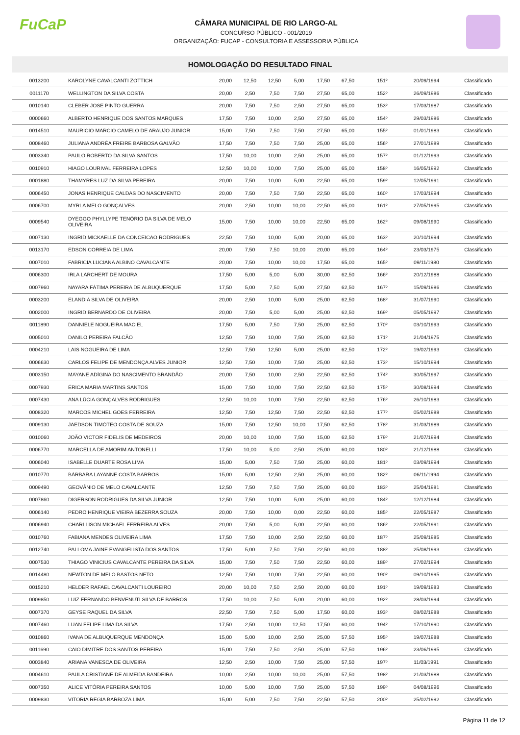FuCaP
CÂMARA MUNICIPAL DE RIO LARGO-AL
CONCURSO PÚBLICO - 001/2019
ORGANIZAÇÃO: FUCAP - CONSULTORIA E ASSESSORIA PÚBLICA
HOMOLOGAÇÃO DO RESULTADO FINAL
| 0013200 | KAROLYNE CAVALCANTI ZOTTICH | 20,00 | 12,50 | 12,50 | 5,00 | 17,50 | 67,50 | 151º | 20/09/1994 | Classificado |
| 0011170 | WELLINGTON DA SILVA COSTA | 20,00 | 2,50 | 7,50 | 7,50 | 27,50 | 65,00 | 152º | 26/09/1986 | Classificado |
| 0010140 | CLEBER JOSE PINTO GUERRA | 20,00 | 7,50 | 7,50 | 2,50 | 27,50 | 65,00 | 153º | 17/03/1987 | Classificado |
| 0000660 | ALBERTO HENRIQUE DOS SANTOS MARQUES | 17,50 | 7,50 | 10,00 | 2,50 | 27,50 | 65,00 | 154º | 29/03/1986 | Classificado |
| 0014510 | MAURICIO MARCIO CAMELO DE ARAUJO JUNIOR | 15,00 | 7,50 | 7,50 | 7,50 | 27,50 | 65,00 | 155º | 01/01/1983 | Classificado |
| 0008460 | JULIANA ANDRÉA FREIRE BARBOSA GALVÃO | 17,50 | 7,50 | 7,50 | 7,50 | 25,00 | 65,00 | 156º | 27/01/1989 | Classificado |
| 0003340 | PAULO ROBERTO DA SILVA SANTOS | 17,50 | 10,00 | 10,00 | 2,50 | 25,00 | 65,00 | 157º | 01/12/1993 | Classificado |
| 0010910 | HIAGO LOURIVAL FERREIRA LOPES | 12,50 | 10,00 | 10,00 | 7,50 | 25,00 | 65,00 | 158º | 16/05/1992 | Classificado |
| 0001880 | THAMYRES LUZ DA SILVA PEREIRA | 20,00 | 7,50 | 10,00 | 5,00 | 22,50 | 65,00 | 159º | 12/05/1991 | Classificado |
| 0006450 | JONAS HENRIQUE CALDAS DO NASCIMENTO | 20,00 | 7,50 | 7,50 | 7,50 | 22,50 | 65,00 | 160º | 17/03/1994 | Classificado |
| 0006700 | MYRLA MELO GONÇALVES | 20,00 | 2,50 | 10,00 | 10,00 | 22,50 | 65,00 | 161º | 27/05/1995 | Classificado |
| 0009540 | DYEGGO PHYLLYPE TENÓRIO DA SILVA DE MELO OLIVEIRA | 15,00 | 7,50 | 10,00 | 10,00 | 22,50 | 65,00 | 162º | 09/08/1990 | Classificado |
| 0007130 | INGRID MICKAELLE DA CONCEICAO RODRIGUES | 22,50 | 7,50 | 10,00 | 5,00 | 20,00 | 65,00 | 163º | 20/10/1994 | Classificado |
| 0013170 | EDSON CORREIA DE LIMA | 20,00 | 7,50 | 7,50 | 10,00 | 20,00 | 65,00 | 164º | 23/03/1975 | Classificado |
| 0007010 | FABRICIA LUCIANA ALBINO CAVALCANTE | 20,00 | 7,50 | 10,00 | 10,00 | 17,50 | 65,00 | 165º | 09/11/1980 | Classificado |
| 0006300 | IRLA LARCHERT DE MOURA | 17,50 | 5,00 | 5,00 | 5,00 | 30,00 | 62,50 | 166º | 20/12/1988 | Classificado |
| 0007960 | NAYARA FÁTIMA PEREIRA DE ALBUQUERQUE | 17,50 | 5,00 | 7,50 | 5,00 | 27,50 | 62,50 | 167º | 15/09/1986 | Classificado |
| 0003200 | ELANDIA SILVA DE OLIVEIRA | 20,00 | 2,50 | 10,00 | 5,00 | 25,00 | 62,50 | 168º | 31/07/1990 | Classificado |
| 0002000 | INGRID BERNARDO DE OLIVEIRA | 20,00 | 7,50 | 5,00 | 5,00 | 25,00 | 62,50 | 169º | 05/05/1997 | Classificado |
| 0011890 | DANNIELE NOGUEIRA MACIEL | 17,50 | 5,00 | 7,50 | 7,50 | 25,00 | 62,50 | 170º | 03/10/1993 | Classificado |
| 0005010 | DANILO PEREIRA FALCÃO | 12,50 | 7,50 | 10,00 | 7,50 | 25,00 | 62,50 | 171º | 21/04/1975 | Classificado |
| 0004210 | LAIS NOGUEIRA DE LIMA | 12,50 | 7,50 | 12,50 | 5,00 | 25,00 | 62,50 | 172º | 19/02/1993 | Classificado |
| 0006630 | CARLOS FELIPE DE MENDONÇA ALVES JUNIOR | 12,50 | 7,50 | 10,00 | 7,50 | 25,00 | 62,50 | 173º | 15/10/1994 | Classificado |
| 0003150 | MAYANE ADÍGINA DO NASCIMENTO BRANDÃO | 20,00 | 7,50 | 10,00 | 2,50 | 22,50 | 62,50 | 174º | 30/05/1997 | Classificado |
| 0007930 | ÉRICA MARIA MARTINS SANTOS | 15,00 | 7,50 | 10,00 | 7,50 | 22,50 | 62,50 | 175º | 30/08/1994 | Classificado |
| 0007430 | ANA LÚCIA GONÇALVES RODRIGUES | 12,50 | 10,00 | 10,00 | 7,50 | 22,50 | 62,50 | 176º | 26/10/1983 | Classificado |
| 0008320 | MARCOS MICHEL GOES FERREIRA | 12,50 | 7,50 | 12,50 | 7,50 | 22,50 | 62,50 | 177º | 05/02/1988 | Classificado |
| 0009130 | JAEDSON TIMÓTEO COSTA DE SOUZA | 15,00 | 7,50 | 12,50 | 10,00 | 17,50 | 62,50 | 178º | 31/03/1989 | Classificado |
| 0010060 | JOÃO VICTOR FIDELIS DE MEDEIROS | 20,00 | 10,00 | 10,00 | 7,50 | 15,00 | 62,50 | 179º | 21/07/1994 | Classificado |
| 0006770 | MARCELLA DE AMORIM ANTONELLI | 17,50 | 10,00 | 5,00 | 2,50 | 25,00 | 60,00 | 180º | 21/12/1988 | Classificado |
| 0006040 | ISABELLE DUARTE ROSA LIMA | 15,00 | 5,00 | 7,50 | 7,50 | 25,00 | 60,00 | 181º | 03/09/1994 | Classificado |
| 0010770 | BÁRBARA LAYANNE COSTA BARROS | 15,00 | 5,00 | 12,50 | 2,50 | 25,00 | 60,00 | 182º | 06/11/1994 | Classificado |
| 0009490 | GEOVÂNIO DE MELO CAVALCANTE | 12,50 | 7,50 | 7,50 | 7,50 | 25,00 | 60,00 | 183º | 25/04/1981 | Classificado |
| 0007860 | DIGERSON RODRIGUES DA SILVA JUNIOR | 12,50 | 7,50 | 10,00 | 5,00 | 25,00 | 60,00 | 184º | 12/12/1984 | Classificado |
| 0006140 | PEDRO HENRIQUE VIEIRA BEZERRA SOUZA | 20,00 | 7,50 | 10,00 | 0,00 | 22,50 | 60,00 | 185º | 22/05/1987 | Classificado |
| 0006940 | CHARLLISON MICHAEL FERREIRA ALVES | 20,00 | 7,50 | 5,00 | 5,00 | 22,50 | 60,00 | 186º | 22/05/1991 | Classificado |
| 0010760 | FABIANA MENDES OLIVEIRA LIMA | 17,50 | 7,50 | 10,00 | 2,50 | 22,50 | 60,00 | 187º | 25/09/1985 | Classificado |
| 0012740 | PALLOMA JAINE EVANGELISTA DOS SANTOS | 17,50 | 5,00 | 7,50 | 7,50 | 22,50 | 60,00 | 188º | 25/08/1993 | Classificado |
| 0007530 | THIAGO VINICIUS CAVALCANTE PEREIRA DA SILVA | 15,00 | 7,50 | 7,50 | 7,50 | 22,50 | 60,00 | 189º | 27/02/1994 | Classificado |
| 0014480 | NEWTON DE MELO BASTOS NETO | 12,50 | 7,50 | 10,00 | 7,50 | 22,50 | 60,00 | 190º | 09/10/1995 | Classificado |
| 0015210 | HELDER RAFAEL CAVALCANTI LOUREIRO | 20,00 | 10,00 | 7,50 | 2,50 | 20,00 | 60,00 | 191º | 19/09/1983 | Classificado |
| 0009850 | LUIZ FERNANDO BENVENUTI SILVA DE BARROS | 17,50 | 10,00 | 7,50 | 5,00 | 20,00 | 60,00 | 192º | 28/03/1994 | Classificado |
| 0007370 | GEYSE RAQUEL DA SILVA | 22,50 | 7,50 | 7,50 | 5,00 | 17,50 | 60,00 | 193º | 08/02/1988 | Classificado |
| 0007460 | LUAN FELIPE LIMA DA SILVA | 17,50 | 2,50 | 10,00 | 12,50 | 17,50 | 60,00 | 194º | 17/10/1990 | Classificado |
| 0010860 | IVANA DE ALBUQUERQUE MENDONÇA | 15,00 | 5,00 | 10,00 | 2,50 | 25,00 | 57,50 | 195º | 19/07/1988 | Classificado |
| 0011690 | CAIO DIMITRE DOS SANTOS PEREIRA | 15,00 | 7,50 | 7,50 | 2,50 | 25,00 | 57,50 | 196º | 23/06/1995 | Classificado |
| 0003840 | ARIANA VANESCA DE OLIVEIRA | 12,50 | 2,50 | 10,00 | 7,50 | 25,00 | 57,50 | 197º | 11/03/1991 | Classificado |
| 0004610 | PAULA CRISTIANE DE ALMEIDA BANDEIRA | 10,00 | 2,50 | 10,00 | 10,00 | 25,00 | 57,50 | 198º | 21/03/1988 | Classificado |
| 0007350 | ALICE VITÓRIA PEREIRA SANTOS | 10,00 | 5,00 | 10,00 | 7,50 | 25,00 | 57,50 | 199º | 04/08/1996 | Classificado |
| 0009830 | VITORIA REGIA BARBOZA LIMA | 15,00 | 5,00 | 7,50 | 7,50 | 22,50 | 57,50 | 200º | 25/02/1992 | Classificado |
Página 11 de 12